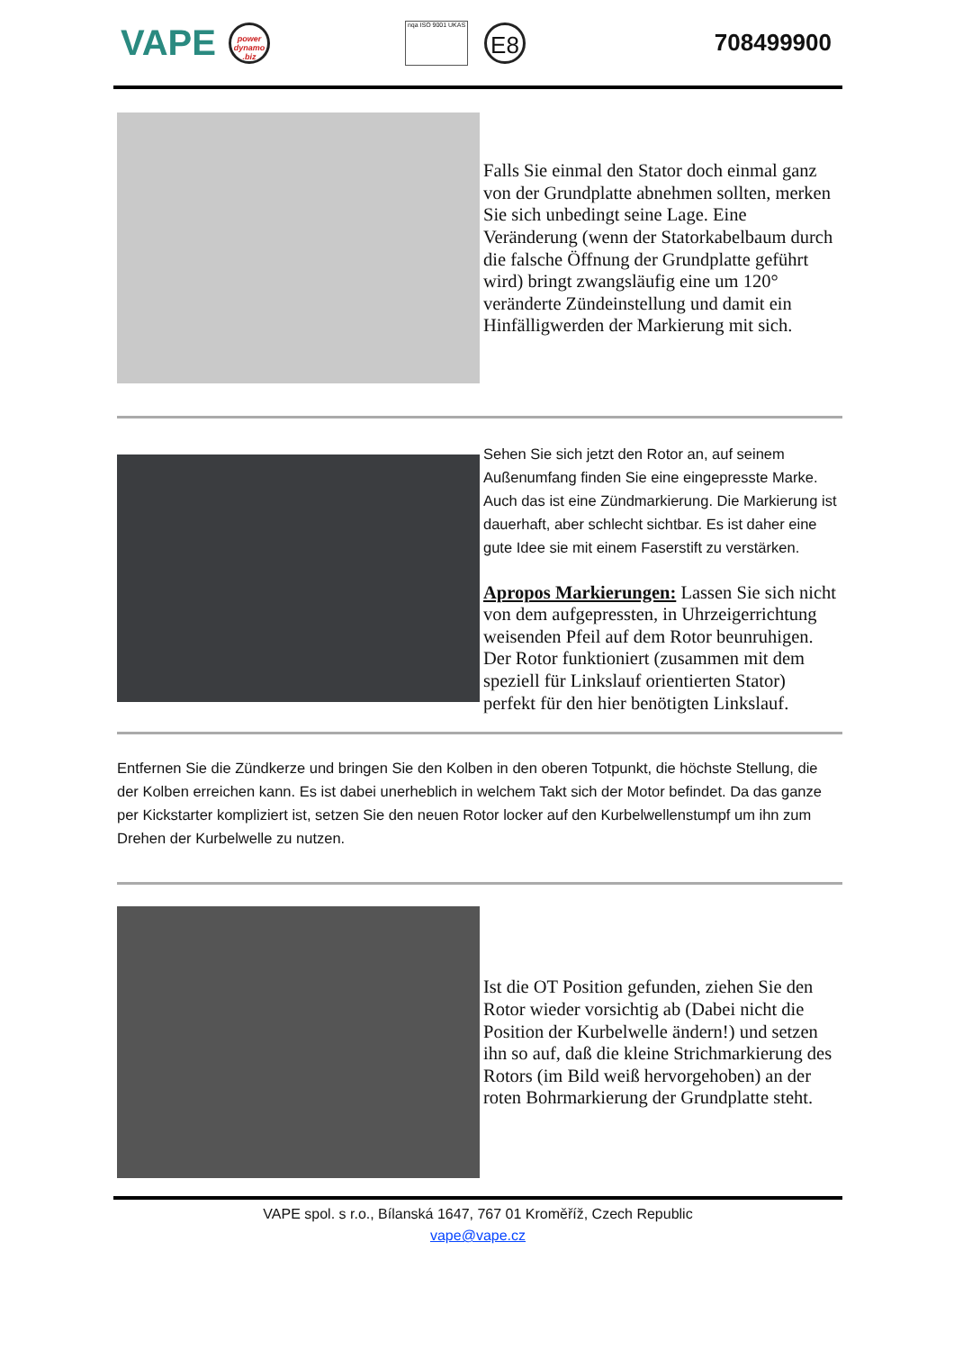VAPE
power dynamo .biz
nqa ISO 9001 UKAS
E8
708499900
Falls Sie einmal den Stator doch einmal ganz von der Grundplatte abnehmen sollten, merken Sie sich unbedingt seine Lage. Eine Veränderung (wenn der Statorkabelbaum durch die falsche Öffnung der Grundplatte geführt wird) bringt zwangsläufig eine um 120° veränderte Zündeinstellung und damit ein Hinfälligwerden der Markierung mit sich.
Sehen Sie sich jetzt den Rotor an, auf seinem Außenumfang finden Sie eine eingepresste Marke. Auch das ist eine Zündmarkierung. Die Markierung ist dauerhaft, aber schlecht sichtbar. Es ist daher eine gute Idee sie mit einem Faserstift zu verstärken.
Apropos Markierungen: Lassen Sie sich nicht von dem aufgepressten, in Uhrzeigerrichtung weisenden Pfeil auf dem Rotor beunruhigen. Der Rotor funktioniert (zusammen mit dem speziell für Linkslauf orientierten Stator) perfekt für den hier benötigten Linkslauf.
Entfernen Sie die Zündkerze und bringen Sie den Kolben in den oberen Totpunkt, die höchste Stellung, die der Kolben erreichen kann. Es ist dabei unerheblich in welchem Takt sich der Motor befindet. Da das ganze per Kickstarter kompliziert ist, setzen Sie den neuen Rotor locker auf den Kurbelwellenstumpf um ihn zum Drehen der Kurbelwelle zu nutzen.
Ist die OT Position gefunden, ziehen Sie den Rotor wieder vorsichtig ab (Dabei nicht die Position der Kurbelwelle ändern!) und setzen ihn so auf, daß die kleine Strichmarkierung des Rotors (im Bild weiß hervorgehoben) an der roten Bohrmarkierung der Grundplatte steht.
VAPE spol. s r.o., Bílanská 1647, 767 01 Kroměříž, Czech Republic
vape@vape.cz